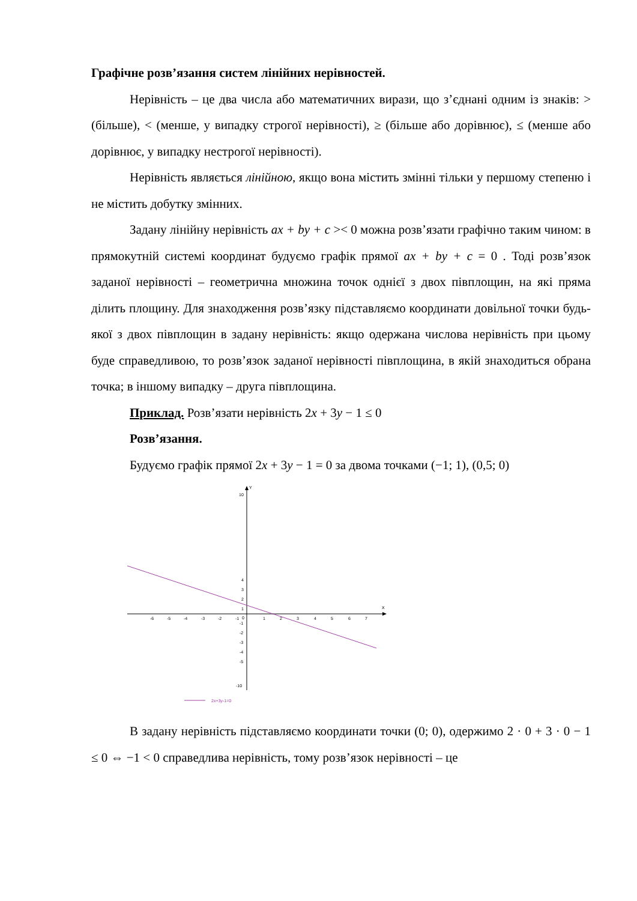Графічне розв’язання систем лінійних нерівностей.
Нерівність – це два числа або математичних вирази, що з’єднані одним із знаків: > (більше), < (менше, у випадку строгої нерівності), ≥ (більше або дорівнює), ≤ (менше або дорівнює, у випадку нестрогої нерівності).
Нерівність являється лінійною, якщо вона містить змінні тільки у першому степеню і не містить добутку змінних.
Задану лінійну нерівність ax + by + c >< 0 можна розв’язати графічно таким чином: в прямокутній системі координат будуємо графік прямої ax + by + c = 0 . Тоді розв’язок заданої нерівності – геометрична множина точок однієї з двох півплощин, на які пряма ділить площину. Для знаходження розв’язку підставляємо координати довільної точки будь-якої з двох півплощин в задану нерівність: якщо одержана числова нерівність при цьому буде справедливою, то розв’язок заданої нерівності півплощина, в якій знаходиться обрана точка; в іншому випадку – друга півплощина.
Приклад. Розв’язати нерівність 2x + 3y − 1 ≤ 0
Розв’язання.
Будуємо графік прямої 2x + 3y − 1 = 0 за двома точками (−1; 1), (0,5; 0)
X
Y
-6
-5
-4
-3
-2
-1
0
1
2
3
4
5
6
7
10
4
3
2
1
-1
-2
-3
-4
-5
-10
2x+3y-1=0
В задану нерівність підставляємо координати точки (0; 0), одержимо 2 · 0 + 3 · 0 − 1 ≤ 0 ⇔ −1 < 0 справедлива нерівність, тому розв’язок нерівності – це